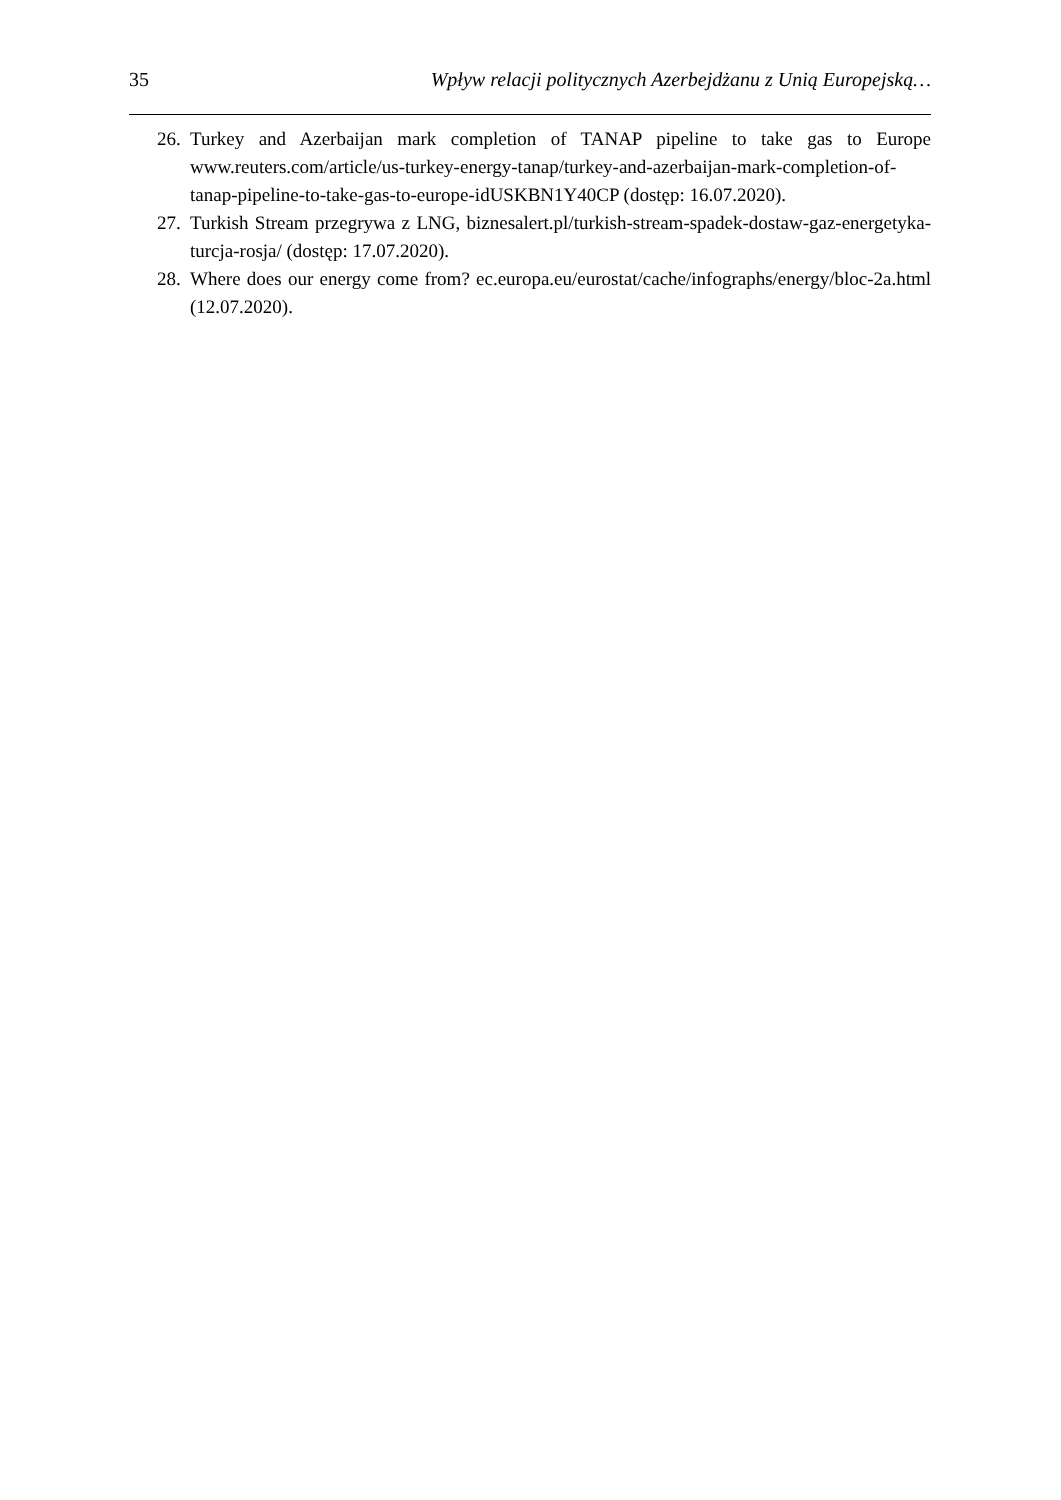35 Wpływ relacji politycznych Azerbejdżanu z Unią Europejską…
26. Turkey and Azerbaijan mark completion of TANAP pipeline to take gas to Europe www.reuters.com/article/us-turkey-energy-tanap/turkey-and-azerbaijan-mark-completion-of-tanap-pipeline-to-take-gas-to-europe-idUSKBN1Y40CP (dostęp: 16.07.2020).
27. Turkish Stream przegrywa z LNG, biznesalert.pl/turkish-stream-spadek-dostaw-gaz-energetyka-turcja-rosja/ (dostęp: 17.07.2020).
28. Where does our energy come from? ec.europa.eu/eurostat/cache/infographs/energy/bloc-2a.html (12.07.2020).